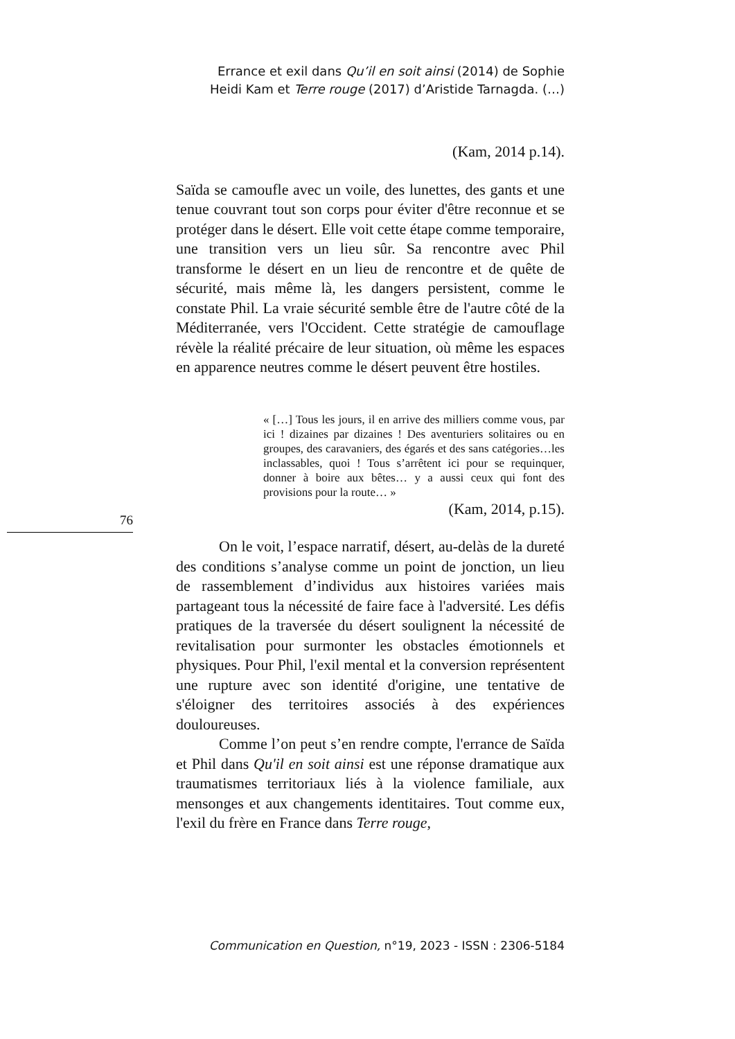Errance et exil dans Qu’il en soit ainsi (2014) de Sophie Heidi Kam et Terre rouge (2017) d’Aristide Tarnagda. (…)
(Kam, 2014 p.14).
Saïda se camoufle avec un voile, des lunettes, des gants et une tenue couvrant tout son corps pour éviter d'être reconnue et se protéger dans le désert. Elle voit cette étape comme temporaire, une transition vers un lieu sûr. Sa rencontre avec Phil transforme le désert en un lieu de rencontre et de quête de sécurité, mais même là, les dangers persistent, comme le constate Phil. La vraie sécurité semble être de l'autre côté de la Méditerranée, vers l'Occident. Cette stratégie de camouflage révèle la réalité précaire de leur situation, où même les espaces en apparence neutres comme le désert peuvent être hostiles.
« […] Tous les jours, il en arrive des milliers comme vous, par ici ! dizaines par dizaines ! Des aventuriers solitaires ou en groupes, des caravaniers, des égarés et des sans catégories…les inclassables, quoi ! Tous s’arrêtent ici pour se requinquer, donner à boire aux bêtes… y a aussi ceux qui font des provisions pour la route… »
(Kam, 2014, p.15).
On le voit, l’espace narratif, désert, au-delàs de la dureté des conditions s’analyse comme un point de jonction, un lieu de rassemblement d’individus aux histoires variées mais partageant tous la nécessité de faire face à l'adversité. Les défis pratiques de la traversée du désert soulignent la nécessité de revitalisation pour surmonter les obstacles émotionnels et physiques. Pour Phil, l'exil mental et la conversion représentent une rupture avec son identité d'origine, une tentative de s'éloigner des territoires associés à des expériences douloureuses.
Comme l’on peut s’en rendre compte, l'errance de Saïda et Phil dans Qu'il en soit ainsi est une réponse dramatique aux traumatismes territoriaux liés à la violence familiale, aux mensonges et aux changements identitaires. Tout comme eux, l'exil du frère en France dans Terre rouge,
76
Communication en Question, n°19, 2023 - ISSN : 2306-5184